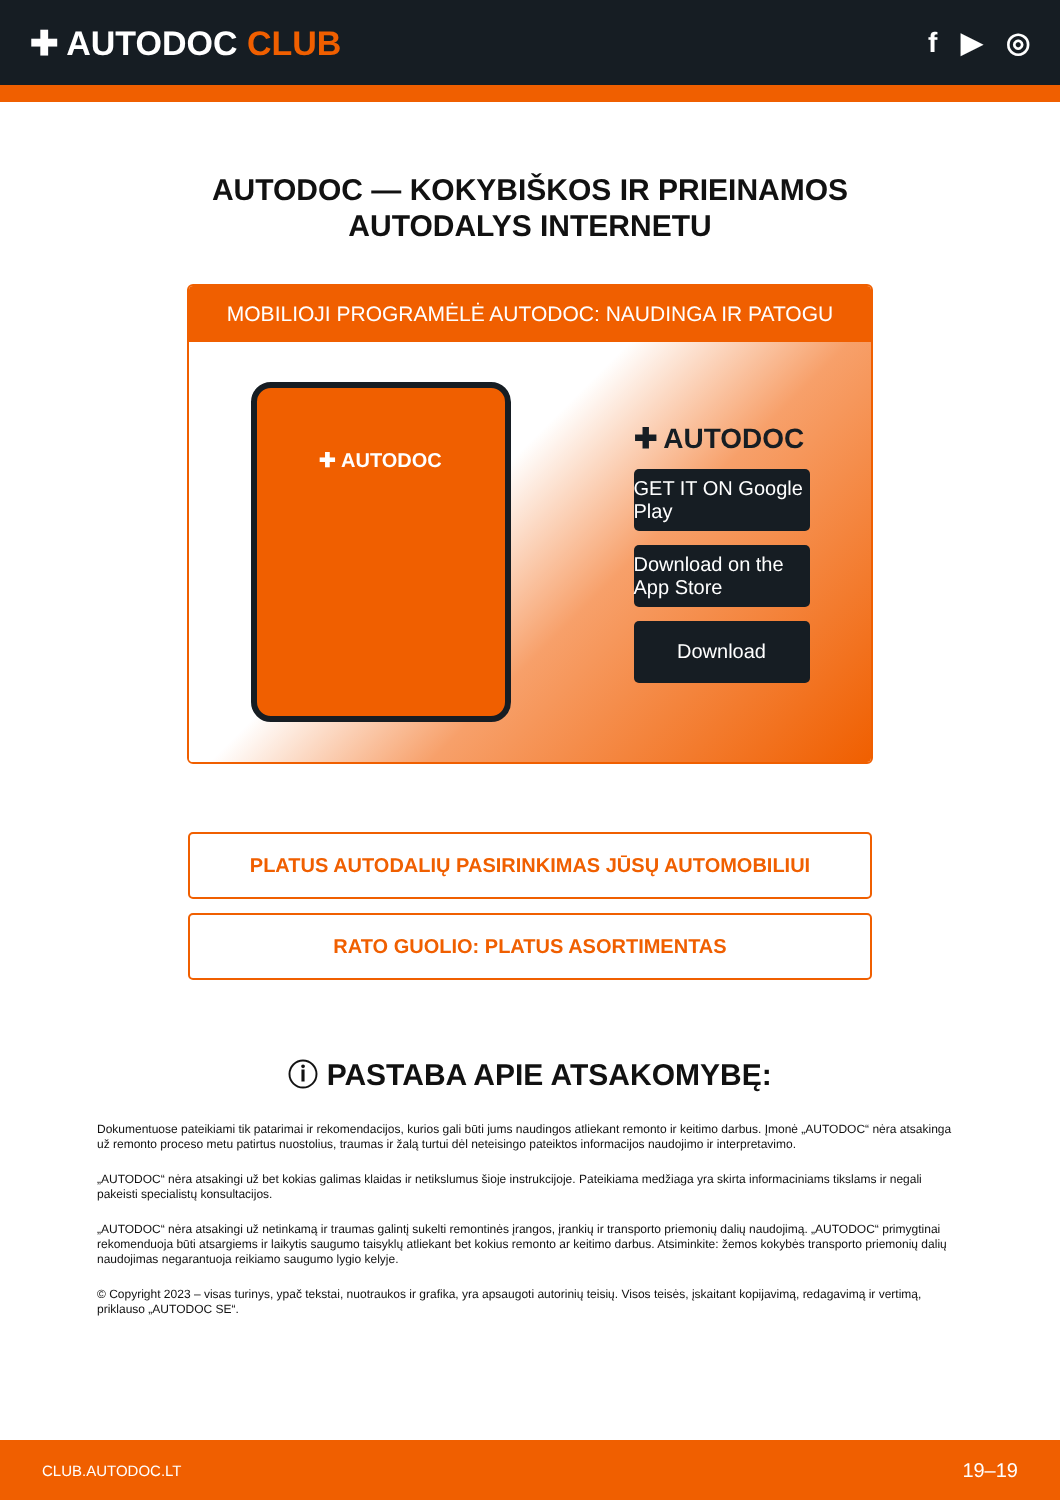✚ AUTODOC CLUB
f ▶ ◎
AUTODOC — KOKYBIŠKOS IR PRIEINAMOS
AUTODALYS INTERNETU
MOBILIOJI PROGRAMĖLĖ AUTODOC: NAUDINGA IR PATOGU
✚ AUTODOC
✚ AUTODOC
GET IT ON Google Play
Download on the App Store
Download
PLATUS AUTODALIŲ PASIRINKIMAS JŪSŲ AUTOMOBILIUI
RATO GUOLIO: PLATUS ASORTIMENTAS
ⓘ PASTABA APIE ATSAKOMYBĘ:
Dokumentuose pateikiami tik patarimai ir rekomendacijos, kurios gali būti jums naudingos atliekant remonto ir keitimo darbus. Įmonė „AUTODOC“ nėra atsakinga už remonto proceso metu patirtus nuostolius, traumas ir žalą turtui dėl neteisingo pateiktos informacijos naudojimo ir interpretavimo.
„AUTODOC“ nėra atsakingi už bet kokias galimas klaidas ir netikslumus šioje instrukcijoje. Pateikiama medžiaga yra skirta informaciniams tikslams ir negali pakeisti specialistų konsultacijos.
„AUTODOC“ nėra atsakingi už netinkamą ir traumas galintį sukelti remontinės įrangos, įrankių ir transporto priemonių dalių naudojimą. „AUTODOC“ primygtinai rekomenduoja būti atsargiems ir laikytis saugumo taisyklų atliekant bet kokius remonto ar keitimo darbus. Atsiminkite: žemos kokybės transporto priemonių dalių naudojimas negarantuoja reikiamo saugumo lygio kelyje.
© Copyright 2023 – visas turinys, ypač tekstai, nuotraukos ir grafika, yra apsaugoti autorinių teisių. Visos teisės, įskaitant kopijavimą, redagavimą ir vertimą, priklauso „AUTODOC SE“.
CLUB.AUTODOC.LT 19–19